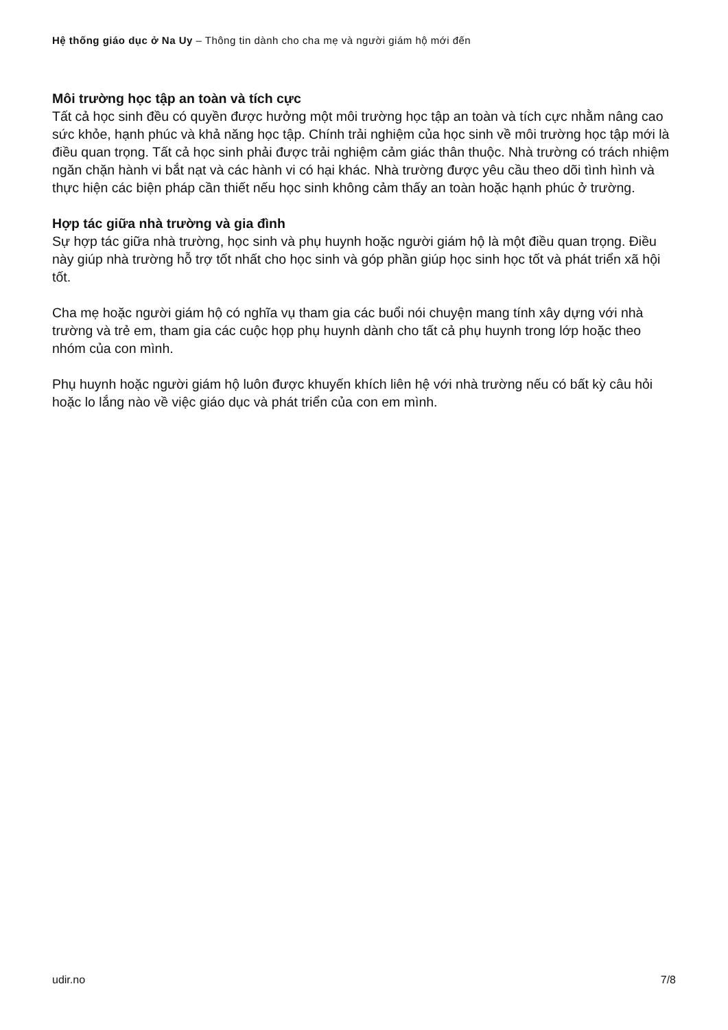Hệ thống giáo dục ở Na Uy – Thông tin dành cho cha mẹ và người giám hộ mới đến
Môi trường học tập an toàn và tích cực
Tất cả học sinh đều có quyền được hưởng một môi trường học tập an toàn và tích cực nhằm nâng cao sức khỏe, hạnh phúc và khả năng học tập. Chính trải nghiệm của học sinh về môi trường học tập mới là điều quan trọng. Tất cả học sinh phải được trải nghiệm cảm giác thân thuộc. Nhà trường có trách nhiệm ngăn chặn hành vi bắt nạt và các hành vi có hại khác. Nhà trường được yêu cầu theo dõi tình hình và thực hiện các biện pháp cần thiết nếu học sinh không cảm thấy an toàn hoặc hạnh phúc ở trường.
Hợp tác giữa nhà trường và gia đình
Sự hợp tác giữa nhà trường, học sinh và phụ huynh hoặc người giám hộ là một điều quan trọng. Điều này giúp nhà trường hỗ trợ tốt nhất cho học sinh và góp phần giúp học sinh học tốt và phát triển xã hội tốt.
Cha mẹ hoặc người giám hộ có nghĩa vụ tham gia các buổi nói chuyện mang tính xây dựng với nhà trường và trẻ em, tham gia các cuộc họp phụ huynh dành cho tất cả phụ huynh trong lớp hoặc theo nhóm của con mình.
Phụ huynh hoặc người giám hộ luôn được khuyến khích liên hệ với nhà trường nếu có bất kỳ câu hỏi hoặc lo lắng nào về việc giáo dục và phát triển của con em mình.
udir.no 7/8